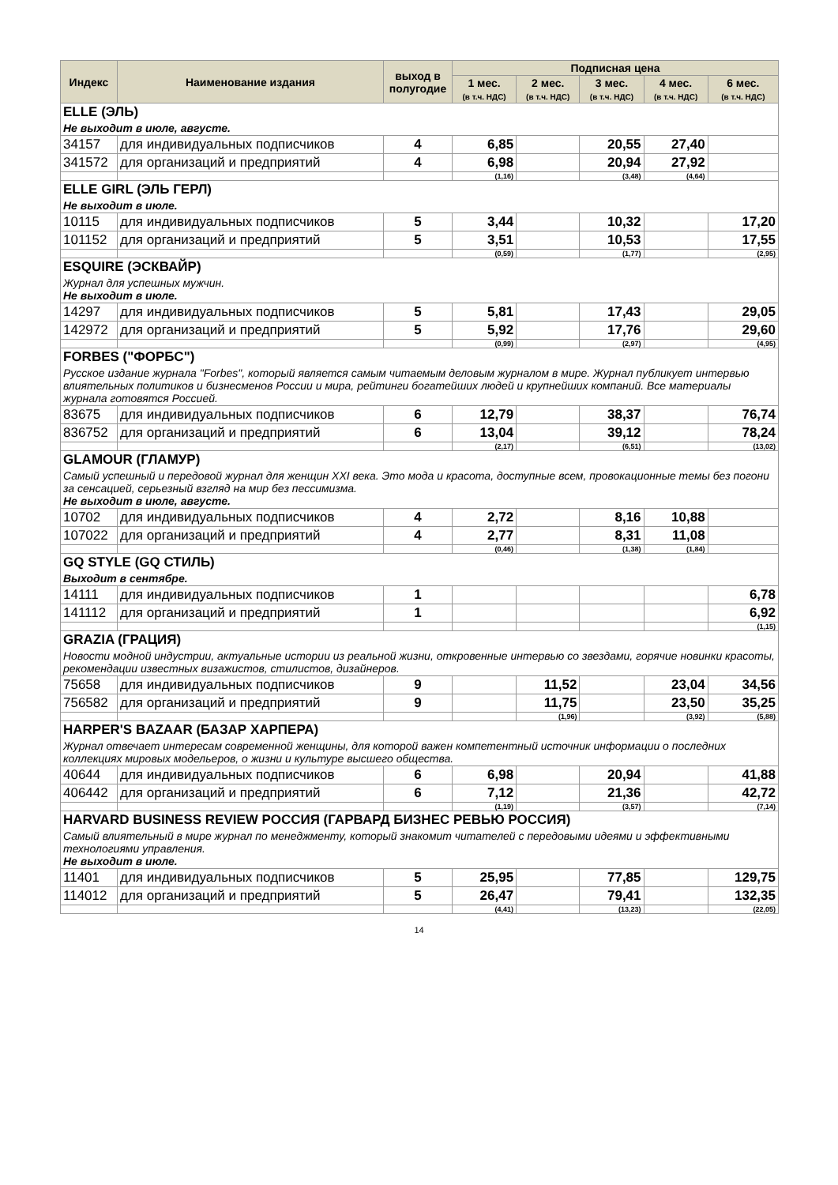| Индекс | Наименование издания | выход в полугодие | Подписная цена | | | | |
| --- | --- | --- | --- | --- | --- | --- | --- |
| | | | 1 мес. (в т.ч. НДС) | 2 мес. (в т.ч. НДС) | 3 мес. (в т.ч. НДС) | 4 мес. (в т.ч. НДС) | 6 мес. (в т.ч. НДС) |
| ELLE (ЭЛЬ) | | | | | | | |
| Не выходит в июле, августе. | | | | | | | |
| 34157 | для индивидуальных подписчиков | 4 | 6,85 | | 20,55 | 27,40 | |
| 341572 | для организаций и предприятий | 4 | 6,98 | | 20,94 | 27,92 | |
| | | | (1,16) | | (3,48) | (4,64) | |
| ELLE GIRL (ЭЛЬ ГЕРЛ) | | | | | | | |
| Не выходит в июле. | | | | | | | |
| 10115 | для индивидуальных подписчиков | 5 | 3,44 | | 10,32 | | 17,20 |
| 101152 | для организаций и предприятий | 5 | 3,51 | | 10,53 | | 17,55 |
| | | | (0,59) | | (1,77) | | (2,95) |
| ESQUIRE (ЭСКВАЙР) | | | | | | | |
| Журнал для успешных мужчин. Не выходит в июле. | | | | | | | |
| 14297 | для индивидуальных подписчиков | 5 | 5,81 | | 17,43 | | 29,05 |
| 142972 | для организаций и предприятий | 5 | 5,92 | | 17,76 | | 29,60 |
| | | | (0,99) | | (2,97) | | (4,95) |
| FORBES ("ФОРБС") | | | | | | | |
| Русское издание журнала "Forbes", который является самым читаемым деловым журналом в мире. Журнал публикует интервью влиятельных политиков и бизнесменов России и мира, рейтинги богатейших людей и крупнейших компаний. Все материалы журнала готовятся Россией. | | | | | | | |
| 83675 | для индивидуальных подписчиков | 6 | 12,79 | | 38,37 | | 76,74 |
| 836752 | для организаций и предприятий | 6 | 13,04 | | 39,12 | | 78,24 |
| | | | (2,17) | | (6,51) | | (13,02) |
| GLAMOUR (ГЛАМУР) | | | | | | | |
| Самый успешный и передовой журнал для женщин XXI века. Это мода и красота, доступные всем, провокационные темы без погони за сенсацией, серьезный взгляд на мир без пессимизма. Не выходит в июле, августе. | | | | | | | |
| 10702 | для индивидуальных подписчиков | 4 | 2,72 | | 8,16 | 10,88 | |
| 107022 | для организаций и предприятий | 4 | 2,77 | | 8,31 | 11,08 | |
| | | | (0,46) | | (1,38) | (1,84) | |
| GQ STYLE (GQ СТИЛЬ) | | | | | | | |
| Выходит в сентябре. | | | | | | | |
| 14111 | для индивидуальных подписчиков | 1 | | | | | 6,78 |
| 141112 | для организаций и предприятий | 1 | | | | | 6,92 |
| | | | | | | | (1,15) |
| GRAZIA (ГРАЦИЯ) | | | | | | | |
| Новости модной индустрии, актуальные истории из реальной жизни, откровенные интервью со звездами, горячие новинки красоты, рекомендации известных визажистов, стилистов, дизайнеров. | | | | | | | |
| 75658 | для индивидуальных подписчиков | 9 | | 11,52 | | 23,04 | 34,56 |
| 756582 | для организаций и предприятий | 9 | | 11,75 | | 23,50 | 35,25 |
| | | | | (1,96) | | (3,92) | (5,88) |
| HARPER'S BAZAAR (БАЗАР ХАРПЕРА) | | | | | | | |
| Журнал отвечает интересам современной женщины, для которой важен компетентный источник информации о последних коллекциях мировых модельеров, о жизни и культуре высшего общества. | | | | | | | |
| 40644 | для индивидуальных подписчиков | 6 | 6,98 | | 20,94 | | 41,88 |
| 406442 | для организаций и предприятий | 6 | 7,12 | | 21,36 | | 42,72 |
| | | | (1,19) | | (3,57) | | (7,14) |
| HARVARD BUSINESS REVIEW РОССИЯ (ГАРВАРД БИЗНЕС РЕВЬЮ РОССИЯ) | | | | | | | |
| Самый влиятельный в мире журнал по менеджменту, который знакомит читателей с передовыми идеями и эффективными технологиями управления. Не выходит в июле. | | | | | | | |
| 11401 | для индивидуальных подписчиков | 5 | 25,95 | | 77,85 | | 129,75 |
| 114012 | для организаций и предприятий | 5 | 26,47 | | 79,41 | | 132,35 |
| | | | (4,41) | | (13,23) | | (22,05) |
14